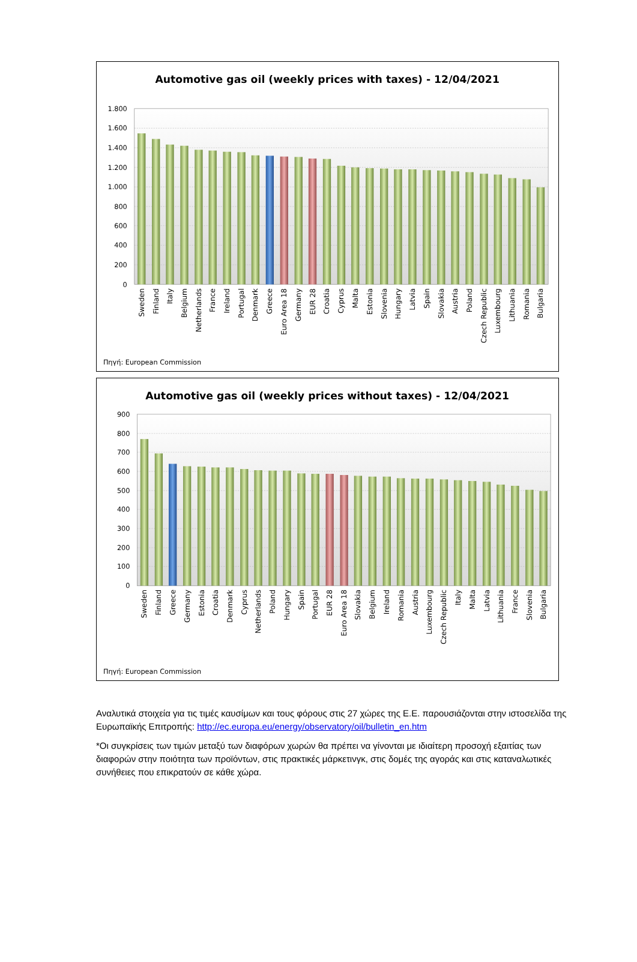Automotive gas oil (weekly prices with taxes) - 12/04/2021
1.800
1.600
1.400
1.200
1.000
800
600
400
200
0
Sweden
Finland
Italy
Belgium
Netherlands
France
Ireland
Portugal
Denmark
Greece
Euro Area 18
Germany
EUR 28
Croatia
Cyprus
Malta
Estonia
Slovenia
Hungary
Latvia
Spain
Slovakia
Austria
Poland
Czech Republic
Luxembourg
Lithuania
Romania
Bulgaria
Πηγή: European Commission
Automotive gas oil (weekly prices without taxes) - 12/04/2021
900
800
700
600
500
400
300
200
100
0
Sweden
Finland
Greece
Germany
Estonia
Croatia
Denmark
Cyprus
Netherlands
Poland
Hungary
Spain
Portugal
EUR 28
Euro Area 18
Slovakia
Belgium
Ireland
Romania
Austria
Luxembourg
Czech Republic
Italy
Malta
Latvia
Lithuania
France
Slovenia
Bulgaria
Πηγή: European Commission
Αναλυτικά στοιχεία για τις τιμές καυσίμων και τους φόρους στις 27 χώρες της Ε.Ε. παρουσιάζονται στην ιστοσελίδα της Ευρωπαϊκής Επιτροπής: http://ec.europa.eu/energy/observatory/oil/bulletin_en.htm
*Οι συγκρίσεις των τιμών μεταξύ των διαφόρων χωρών θα πρέπει να γίνονται με ιδιαίτερη προσοχή εξαιτίας των διαφορών στην ποιότητα των προϊόντων, στις πρακτικές μάρκετινγκ, στις δομές της αγοράς και στις καταναλωτικές συνήθειες που επικρατούν σε κάθε χώρα.